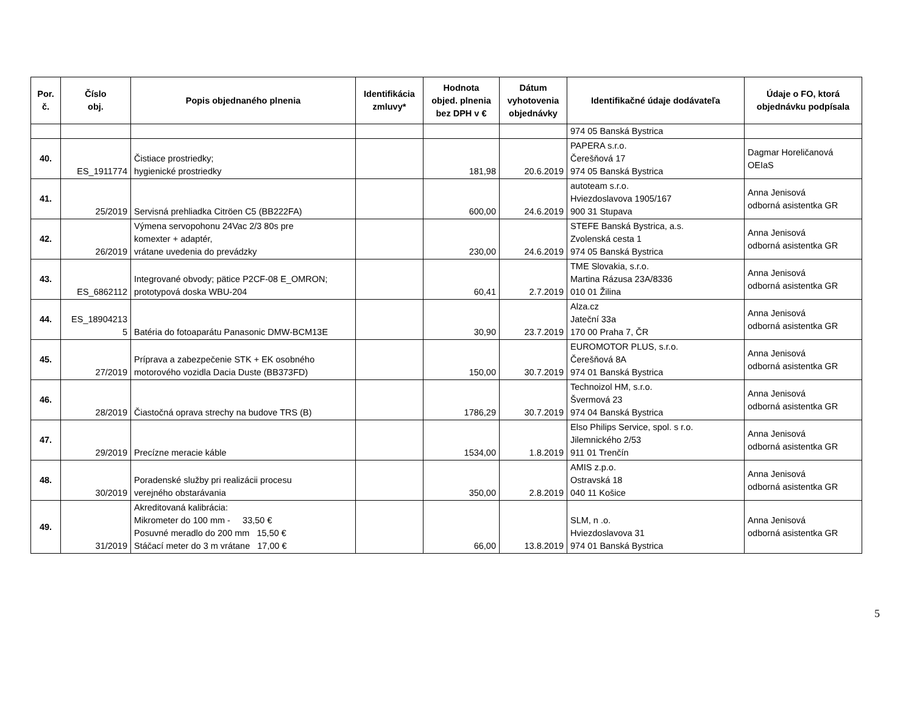| Por. č. | Číslo obj. | Popis objednaného plnenia | Identifikácia zmluvy* | Hodnota objed. plnenia bez DPH v € | Dátum vyhotovenia objednávky | Identifikačné údaje dodávateľa | Údaje o FO, ktorá objednávku podpísala |
| --- | --- | --- | --- | --- | --- | --- | --- |
| | | | | | | 974 05 Banská Bystrica | |
| 40. | ES_1911774 | Čistiace prostriedky; hygienické prostriedky | | 181,98 | 20.6.2019 | PAPERA s.r.o. Čerešňová 17 974 05 Banská Bystrica | Dagmar Horeličanová OEIaS |
| 41. | 25/2019 | Servisná prehliadka Citröen C5 (BB222FA) | | 600,00 | 24.6.2019 | autoteam s.r.o. Hviezdoslavova 1905/167 900 31 Stupava | Anna Jenisová odborná asistentka GR |
| 42. | 26/2019 | Výmena servopohonu 24Vac 2/3 80s pre komexter + adaptér, vrátane uvedenia do prevádzky | | 230,00 | 24.6.2019 | STEFE Banská Bystrica, a.s. Zvolenská cesta 1 974 05 Banská Bystrica | Anna Jenisová odborná asistentka GR |
| 43. | ES_6862112 | Integrované obvody; pätice P2CF-08 E_OMRON; prototypová doska WBU-204 | | 60,41 | 2.7.2019 | TME Slovakia, s.r.o. Martina Rázusa 23A/8336 010 01 Žilina | Anna Jenisová odborná asistentka GR |
| 44. | ES_18904213 5 | Batéria do fotoaparátu Panasonic DMW-BCM13E | | 30,90 | 23.7.2019 | Alza.cz Jateční 33a 170 00 Praha 7, ČR | Anna Jenisová odborná asistentka GR |
| 45. | 27/2019 | Príprava a zabezpečenie STK + EK osobného motorového vozidla Dacia Duste (BB373FD) | | 150,00 | 30.7.2019 | EUROMOTOR PLUS, s.r.o. Čerešňová 8A 974 01 Banská Bystrica | Anna Jenisová odborná asistentka GR |
| 46. | 28/2019 | Čiastočná oprava strechy na budove TRS (B) | | 1786,29 | 30.7.2019 | Technoizol HM, s.r.o. Švermová 23 974 04 Banská Bystrica | Anna Jenisová odborná asistentka GR |
| 47. | 29/2019 | Precízne meracie káble | | 1534,00 | 1.8.2019 | Elso Philips Service, spol. s r.o. Jilemnického 2/53 911 01 Trenčín | Anna Jenisová odborná asistentka GR |
| 48. | 30/2019 | Poradenské služby pri realizácii procesu verejného obstarávania | | 350,00 | 2.8.2019 | AMIS z.p.o. Ostravská 18 040 11 Košice | Anna Jenisová odborná asistentka GR |
| 49. | 31/2019 | Akreditovaná kalibrácia: Mikrometer do 100 mm - 33,50 € Posuvné meradlo do 200 mm 15,50 € Stáčací meter do 3 m vrátane 17,00 € | | 66,00 | 13.8.2019 | SLM, n .o. Hviezdoslavova 31 974 01 Banská Bystrica | Anna Jenisová odborná asistentka GR |
5